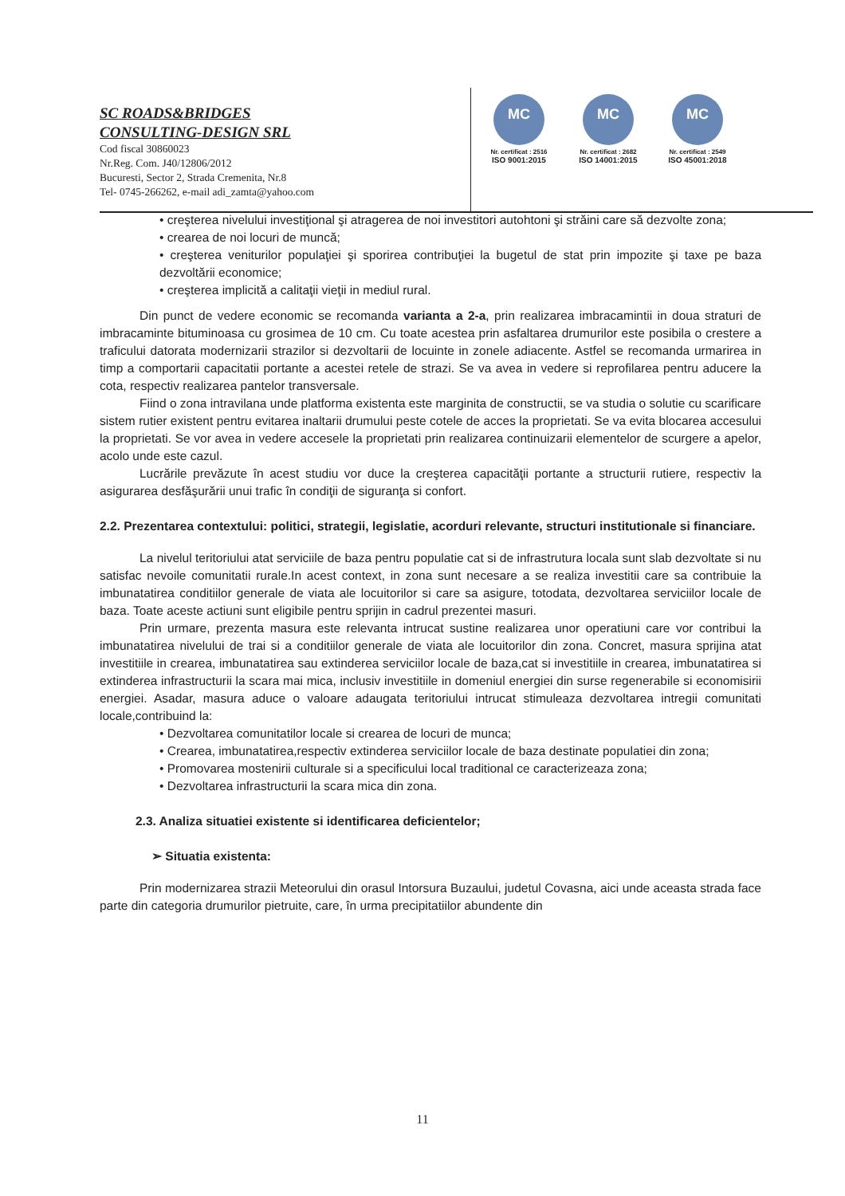SC ROADS&BRIDGES
CONSULTING-DESIGN SRL
Cod fiscal 30860023
Nr.Reg. Com. J40/12806/2012
Bucuresti, Sector 2, Strada Cremenita, Nr.8
Tel- 0745-266262, e-mail adi_zamta@yahoo.com
MC
Nr. certificat : 2516
ISO 9001:2015
MC
Nr. certificat : 2682
ISO 14001:2015
MC
Nr. certificat : 2549
ISO 45001:2018
• creşterea nivelului investiţional şi atragerea de noi investitori autohtoni şi străini care să dezvolte zona;
• crearea de noi locuri de muncă;
• creşterea veniturilor populaţiei şi sporirea contribuţiei la bugetul de stat prin impozite şi taxe pe baza dezvoltării economice;
• creşterea implicită a calitaţii vieţii in mediul rural.
Din punct de vedere economic se recomanda varianta a 2-a, prin realizarea imbracamintii in doua straturi de imbracaminte bituminoasa cu grosimea de 10 cm. Cu toate acestea prin asfaltarea drumurilor este posibila o crestere a traficului datorata modernizarii strazilor si dezvoltarii de locuinte in zonele adiacente. Astfel se recomanda urmarirea in timp a comportarii capacitatii portante a acestei retele de strazi. Se va avea in vedere si reprofilarea pentru aducere la cota, respectiv realizarea pantelor transversale.
Fiind o zona intravilana unde platforma existenta este marginita de constructii, se va studia o solutie cu scarificare sistem rutier existent pentru evitarea inaltarii drumului peste cotele de acces la proprietati. Se va evita blocarea accesului la proprietati. Se vor avea in vedere accesele la proprietati prin realizarea continuizarii elementelor de scurgere a apelor, acolo unde este cazul.
Lucrările prevăzute în acest studiu vor duce la creşterea capacităţii portante a structurii rutiere, respectiv la asigurarea desfăşurării unui trafic în condiţii de siguranţa si confort.
2.2. Prezentarea contextului: politici, strategii, legislatie, acorduri relevante, structuri institutionale si financiare.
La nivelul teritoriului atat serviciile de baza pentru populatie cat si de infrastrutura locala sunt slab dezvoltate si nu satisfac nevoile comunitatii rurale.In acest context, in zona sunt necesare a se realiza investitii care sa contribuie la imbunatatirea conditiilor generale de viata ale locuitorilor si care sa asigure, totodata, dezvoltarea serviciilor locale de baza. Toate aceste actiuni sunt eligibile pentru sprijin in cadrul prezentei masuri.
Prin urmare, prezenta masura este relevanta intrucat sustine realizarea unor operatiuni care vor contribui la imbunatatirea nivelului de trai si a conditiilor generale de viata ale locuitorilor din zona. Concret, masura sprijina atat investitiile in crearea, imbunatatirea sau extinderea serviciilor locale de baza,cat si investitiile in crearea, imbunatatirea si extinderea infrastructurii la scara mai mica, inclusiv investitiile in domeniul energiei din surse regenerabile si economisirii energiei. Asadar, masura aduce o valoare adaugata teritoriului intrucat stimuleaza dezvoltarea intregii comunitati locale,contribuind la:
• Dezvoltarea comunitatilor locale si crearea de locuri de munca;
• Crearea, imbunatatirea,respectiv extinderea serviciilor locale de baza destinate populatiei din zona;
• Promovarea mostenirii culturale si a specificului local traditional ce caracterizeaza zona;
• Dezvoltarea infrastructurii la scara mica din zona.
2.3. Analiza situatiei existente si identificarea deficientelor;
➢ Situatia existenta:
Prin modernizarea strazii Meteorului din orasul Intorsura Buzaului, judetul Covasna, aici unde aceasta strada face parte din categoria drumurilor pietruite, care, în urma precipitatiilor abundente din
11